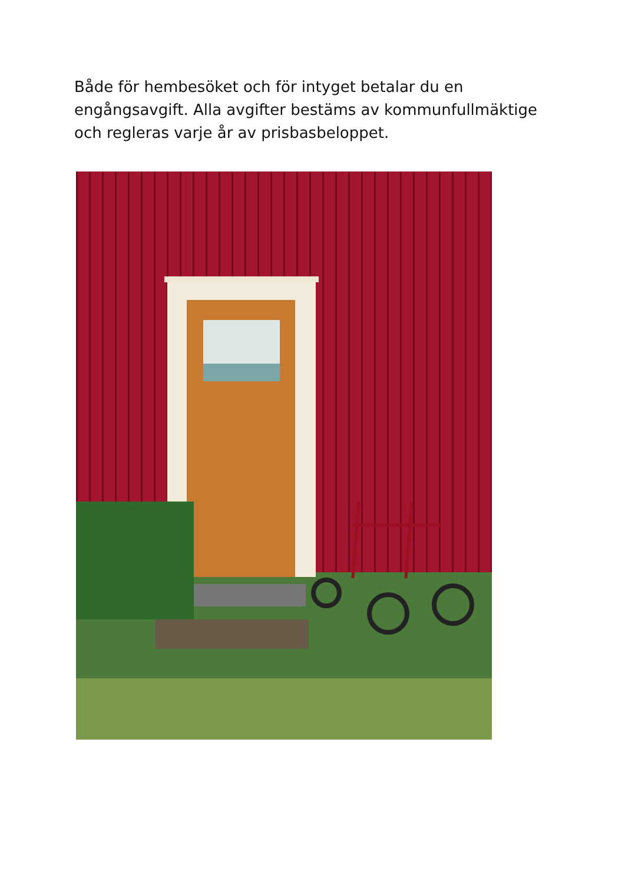Både för hembesöket och för intyget betalar du en engångsavgift. Alla avgifter bestäms av kommunfullmäktige och regleras varje år av prisbasbeloppet.